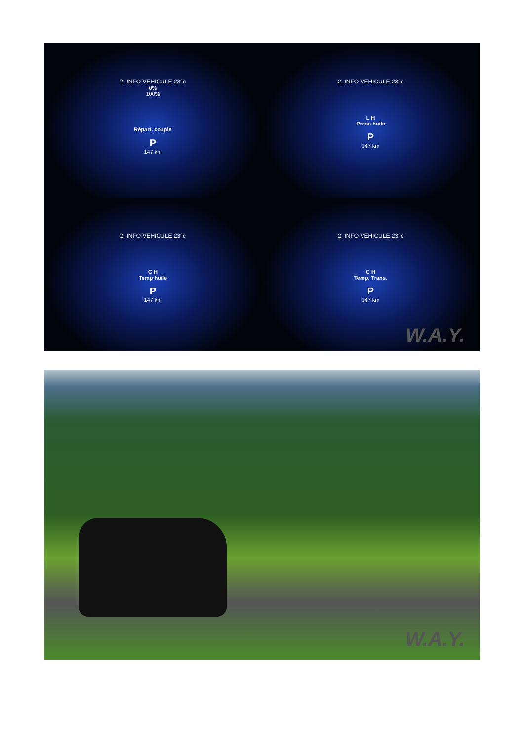2. INFO VEHICULE 23°c
0%
100%
Répart. couple
P
147 km
2. INFO VEHICULE 23°c
L H
Press huile
P
147 km
2. INFO VEHICULE 23°c
C H
Temp huile
P
147 km
2. INFO VEHICULE 23°c
C H
Temp. Trans.
P
147 km
W.A.Y.
W.A.Y.